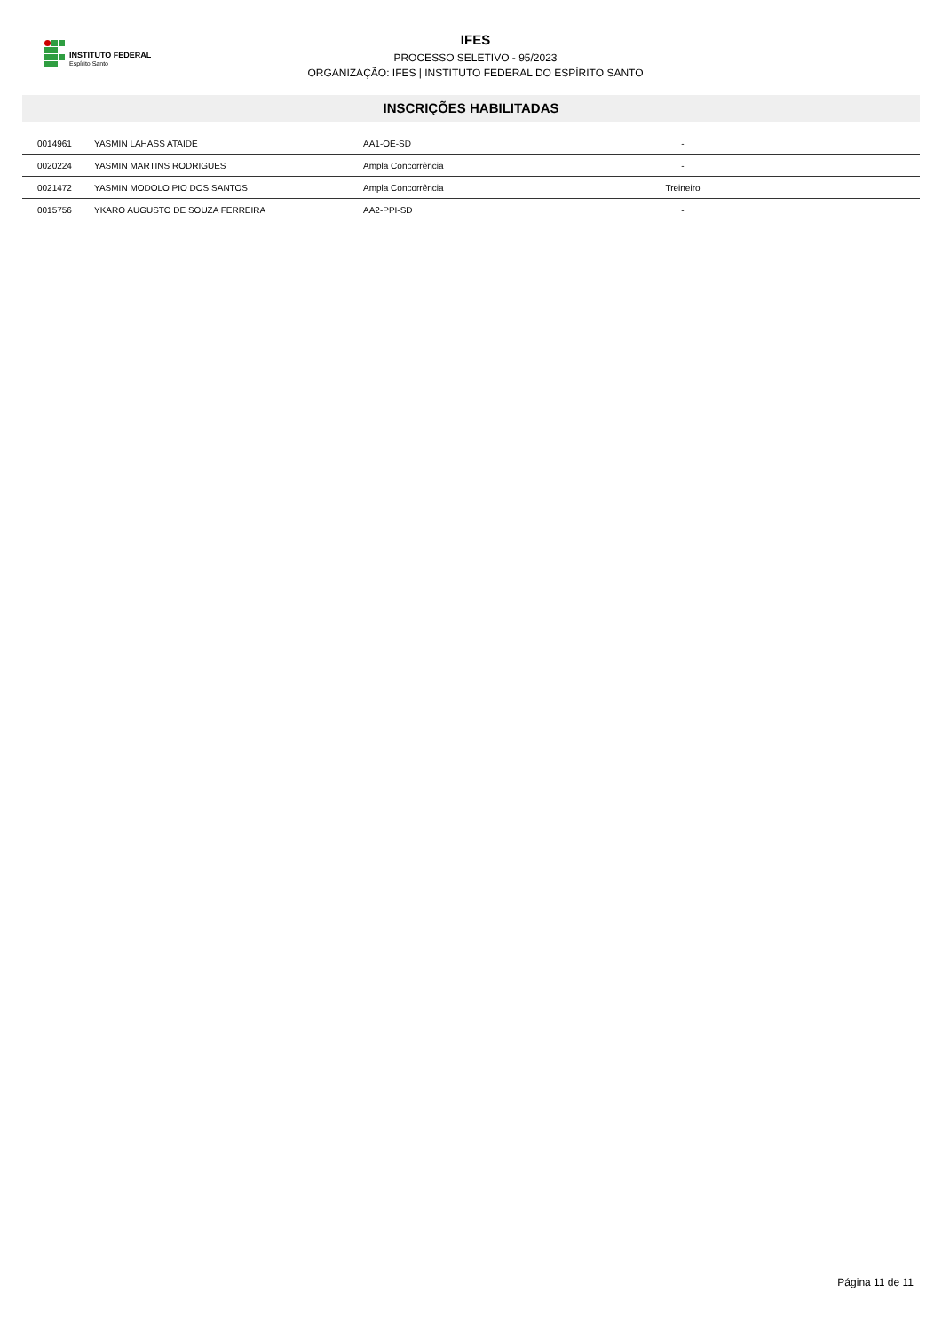INSTITUTO FEDERAL
Espírito Santo
IFES
PROCESSO SELETIVO - 95/2023
ORGANIZAÇÃO: IFES | INSTITUTO FEDERAL DO ESPÍRITO SANTO
INSCRIÇÕES HABILITADAS
| 0014961 | YASMIN LAHASS ATAIDE | AA1-OE-SD | - | |
| 0020224 | YASMIN MARTINS RODRIGUES | Ampla Concorrência | - | |
| 0021472 | YASMIN MODOLO PIO DOS SANTOS | Ampla Concorrência | Treineiro | |
| 0015756 | YKARO AUGUSTO DE SOUZA FERREIRA | AA2-PPI-SD | - | |
Página 11 de 11